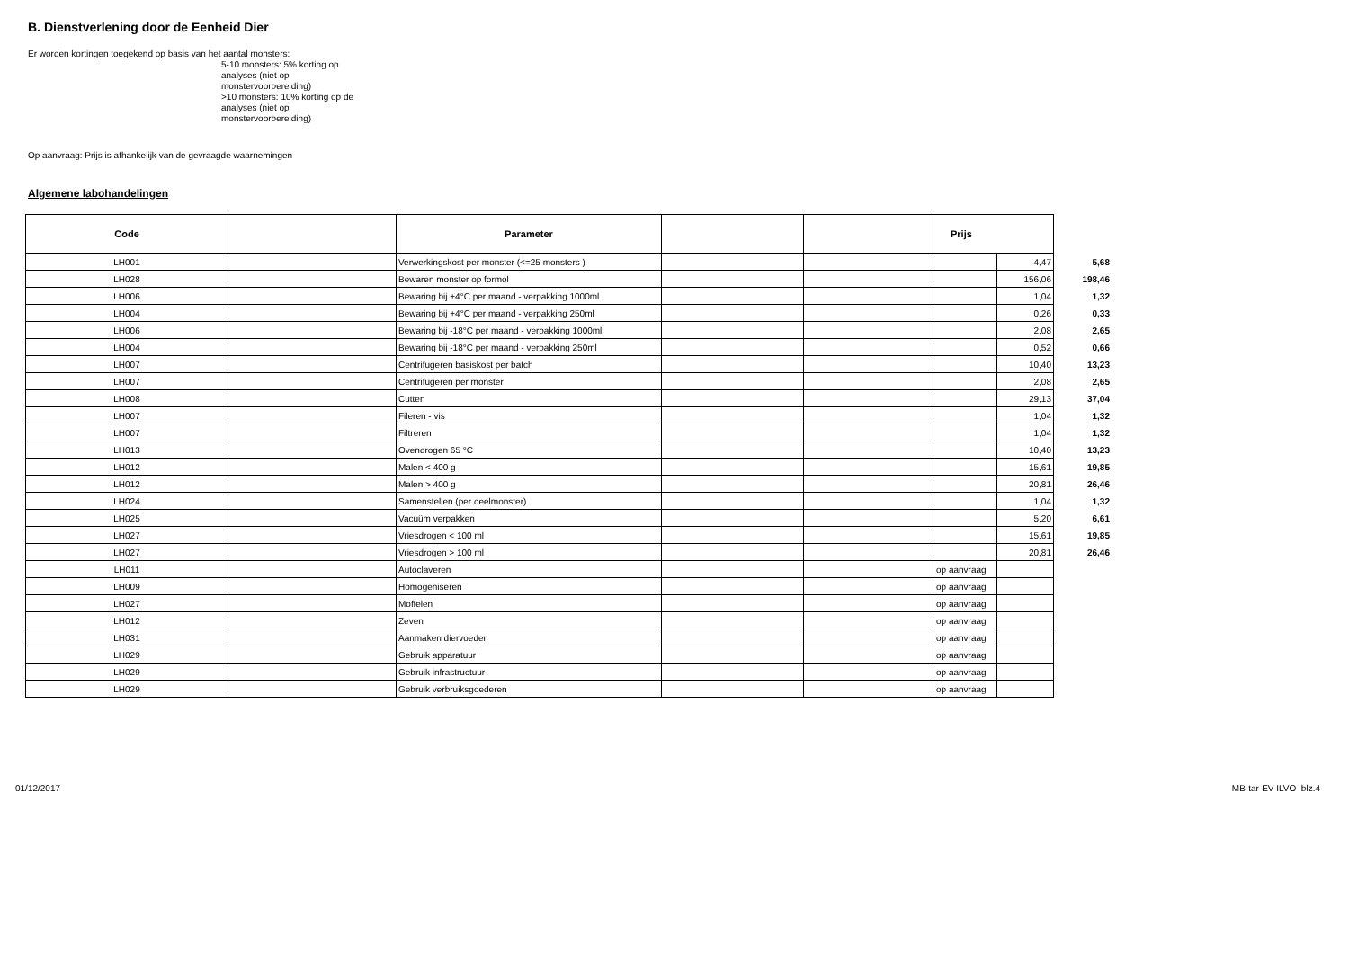B. Dienstverlening door de Eenheid Dier
Er worden kortingen toegekend op basis van het aantal monsters:
5-10 monsters: 5% korting op
analyses (niet op
monstervoorbereiding)
>10 monsters: 10% korting op de
analyses (niet op
monstervoorbereiding)
Op aanvraag: Prijs is afhankelijk van de gevraagde waarnemingen
Algemene labohandelingen
| Code | | Parameter | | | Prijs | | |
| --- | --- | --- | --- | --- | --- | --- | --- |
| LH001 | | Verwerkingskost per monster (<=25 monsters ) | | | | 4,47 | 5,68 |
| LH028 | | Bewaren monster op formol | | | | 156,06 | 198,46 |
| LH006 | | Bewaring bij +4°C per maand - verpakking 1000ml | | | | 1,04 | 1,32 |
| LH004 | | Bewaring bij +4°C per maand - verpakking 250ml | | | | 0,26 | 0,33 |
| LH006 | | Bewaring bij -18°C per maand - verpakking 1000ml | | | | 2,08 | 2,65 |
| LH004 | | Bewaring bij -18°C per maand - verpakking 250ml | | | | 0,52 | 0,66 |
| LH007 | | Centrifugeren basiskost per batch | | | | 10,40 | 13,23 |
| LH007 | | Centrifugeren per monster | | | | 2,08 | 2,65 |
| LH008 | | Cutten | | | | 29,13 | 37,04 |
| LH007 | | Fileren - vis | | | | 1,04 | 1,32 |
| LH007 | | Filtreren | | | | 1,04 | 1,32 |
| LH013 | | Ovendrogen 65 °C | | | | 10,40 | 13,23 |
| LH012 | | Malen < 400 g | | | | 15,61 | 19,85 |
| LH012 | | Malen > 400 g | | | | 20,81 | 26,46 |
| LH024 | | Samenstellen (per deelmonster) | | | | 1,04 | 1,32 |
| LH025 | | Vacuüm verpakken | | | | 5,20 | 6,61 |
| LH027 | | Vriesdrogen < 100 ml | | | | 15,61 | 19,85 |
| LH027 | | Vriesdrogen > 100 ml | | | | 20,81 | 26,46 |
| LH011 | | Autoclaveren | | | op aanvraag | | |
| LH009 | | Homogeniseren | | | op aanvraag | | |
| LH027 | | Moffelen | | | op aanvraag | | |
| LH012 | | Zeven | | | op aanvraag | | |
| LH031 | | Aanmaken diervoeder | | | op aanvraag | | |
| LH029 | | Gebruik apparatuur | | | op aanvraag | | |
| LH029 | | Gebruik infrastructuur | | | op aanvraag | | |
| LH029 | | Gebruik verbruiksgoederen | | | op aanvraag | | |
01/12/2017 MB-tar-EV ILVO blz.4